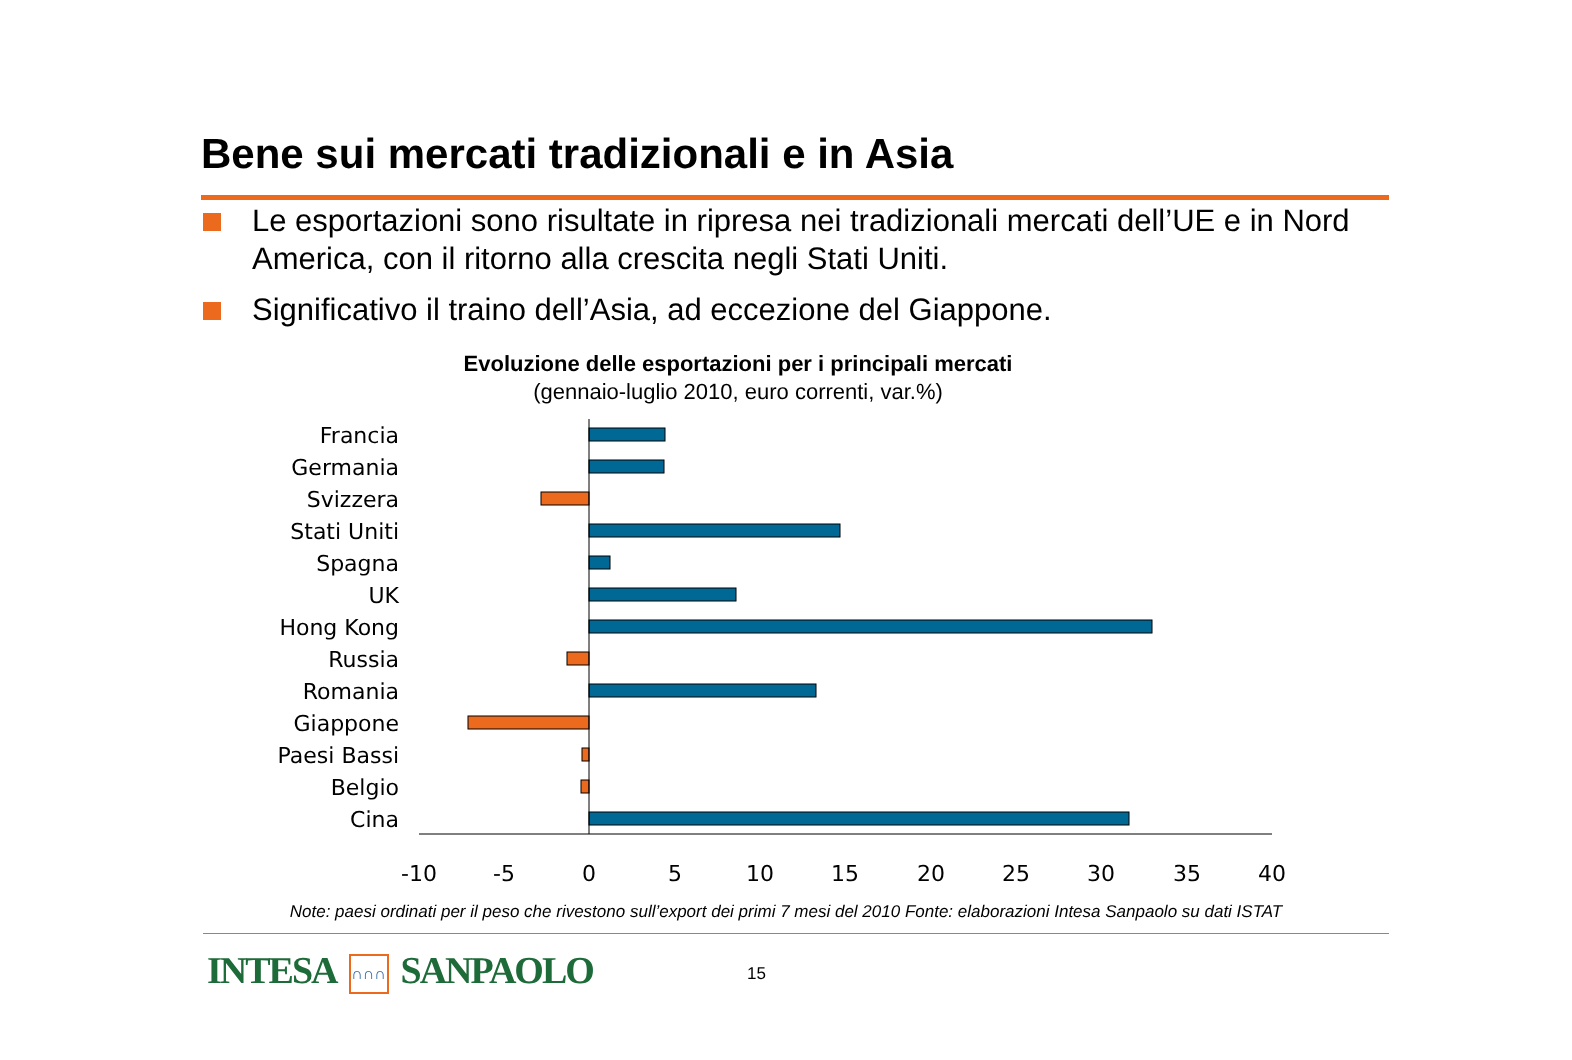Bene sui mercati tradizionali e in Asia
Le esportazioni sono risultate in ripresa nei tradizionali mercati dell’UE e in Nord America, con il ritorno alla crescita negli Stati Uniti.
Significativo il traino dell’Asia, ad eccezione del Giappone.
Evoluzione delle esportazioni per i principali mercati
(gennaio-luglio 2010, euro correnti, var.%)
Francia
Germania
Svizzera
Stati Uniti
Spagna
UK
Hong Kong
Russia
Romania
Giappone
Paesi Bassi
Belgio
Cina
-10
-5
0
5
10
15
20
25
30
35
40
Note: paesi ordinati per il peso che rivestono sull’export dei primi 7 mesi del 2010 Fonte: elaborazioni Intesa Sanpaolo su dati ISTAT
INTESA ∩∩∩ SANPAOLO 15